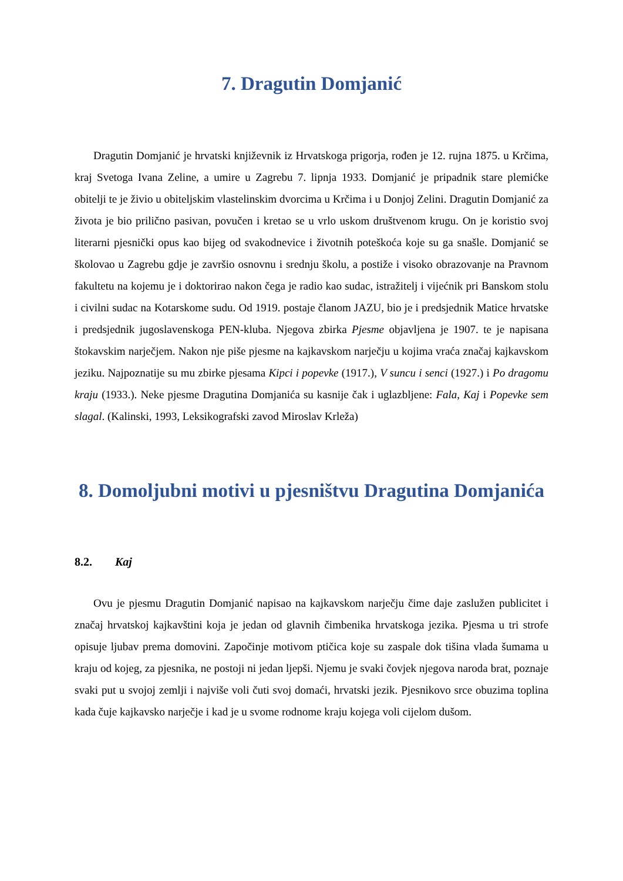7. Dragutin Domjanić
Dragutin Domjanić je hrvatski književnik iz Hrvatskoga prigorja, rođen je 12. rujna 1875. u Krčima, kraj Svetoga Ivana Zeline, a umire u Zagrebu 7. lipnja 1933. Domjanić je pripadnik stare plemićke obitelji te je živio u obiteljskim vlastelinskim dvorcima u Krčima i u Donjoj Zelini. Dragutin Domjanić za života je bio prilično pasivan, povučen i kretao se u vrlo uskom društvenom krugu. On je koristio svoj literarni pjesnički opus kao bijeg od svakodnevice i životnih poteškoća koje su ga snašle. Domjanić se školovao u Zagrebu gdje je završio osnovnu i srednju školu, a postiže i visoko obrazovanje na Pravnom fakultetu na kojemu je i doktorirao nakon čega je radio kao sudac, istražitelj i vijećnik pri Banskom stolu i civilni sudac na Kotarskome sudu. Od 1919. postaje članom JAZU, bio je i predsjednik Matice hrvatske i predsjednik jugoslavenskoga PEN-kluba. Njegova zbirka Pjesme objavljena je 1907. te je napisana štokavskim narječjem. Nakon nje piše pjesme na kajkavskom narječju u kojima vraća značaj kajkavskom jeziku. Najpoznatije su mu zbirke pjesama Kipci i popevke (1917.), V suncu i senci (1927.) i Po dragomu kraju (1933.). Neke pjesme Dragutina Domjanića su kasnije čak i uglazbljene: Fala, Kaj i Popevke sem slagal. (Kalinski, 1993, Leksikografski zavod Miroslav Krleža)
8. Domoljubni motivi u pjesništvu Dragutina Domjanića
8.2. Kaj
Ovu je pjesmu Dragutin Domjanić napisao na kajkavskom narječju čime daje zaslužen publicitet i značaj hrvatskoj kajkavštini koja je jedan od glavnih čimbenika hrvatskoga jezika. Pjesma u tri strofe opisuje ljubav prema domovini. Započinje motivom ptičica koje su zaspale dok tišina vlada šumama u kraju od kojeg, za pjesnika, ne postoji ni jedan ljepši. Njemu je svaki čovjek njegova naroda brat, poznaje svaki put u svojoj zemlji i najviše voli čuti svoj domaći, hrvatski jezik. Pjesnikovo srce obuzima toplina kada čuje kajkavsko narječje i kad je u svome rodnome kraju kojega voli cijelom dušom.